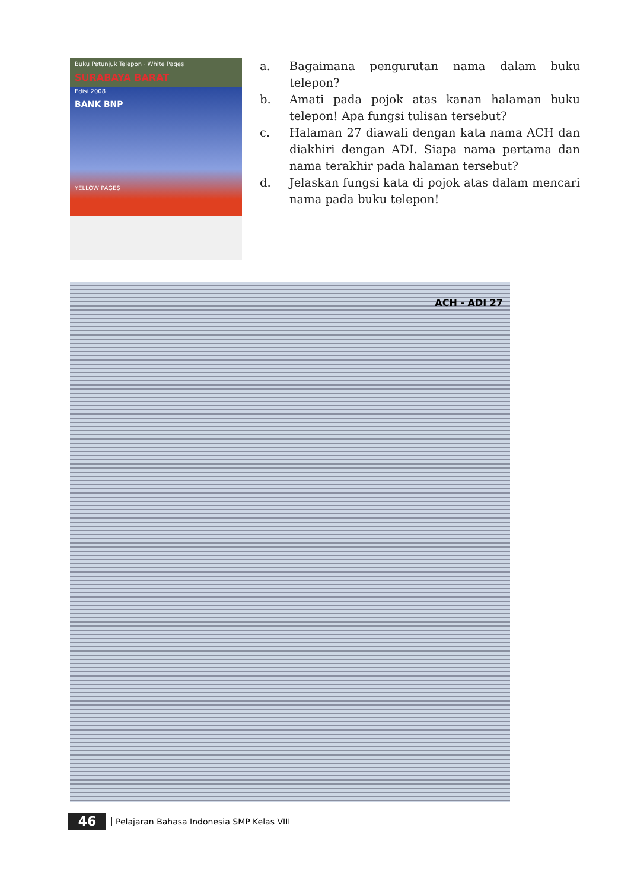Buku Petunjuk Telepon · White Pages
SURABAYA BARAT
Edisi 2008
BANK BNP
YELLOW PAGES
| a. | Bagaimana pengurutan nama dalam buku telepon? |
| b. | Amati pada pojok atas kanan halaman buku telepon! Apa fungsi tulisan tersebut? |
| c. | Halaman 27 diawali dengan kata nama ACH dan diakhiri dengan ADI. Siapa nama pertama dan nama terakhir pada halaman tersebut? |
| d. | Jelaskan fungsi kata di pojok atas dalam mencari nama pada buku telepon! |
ACH - ADI 27
46 Pelajaran Bahasa Indonesia SMP Kelas VIII